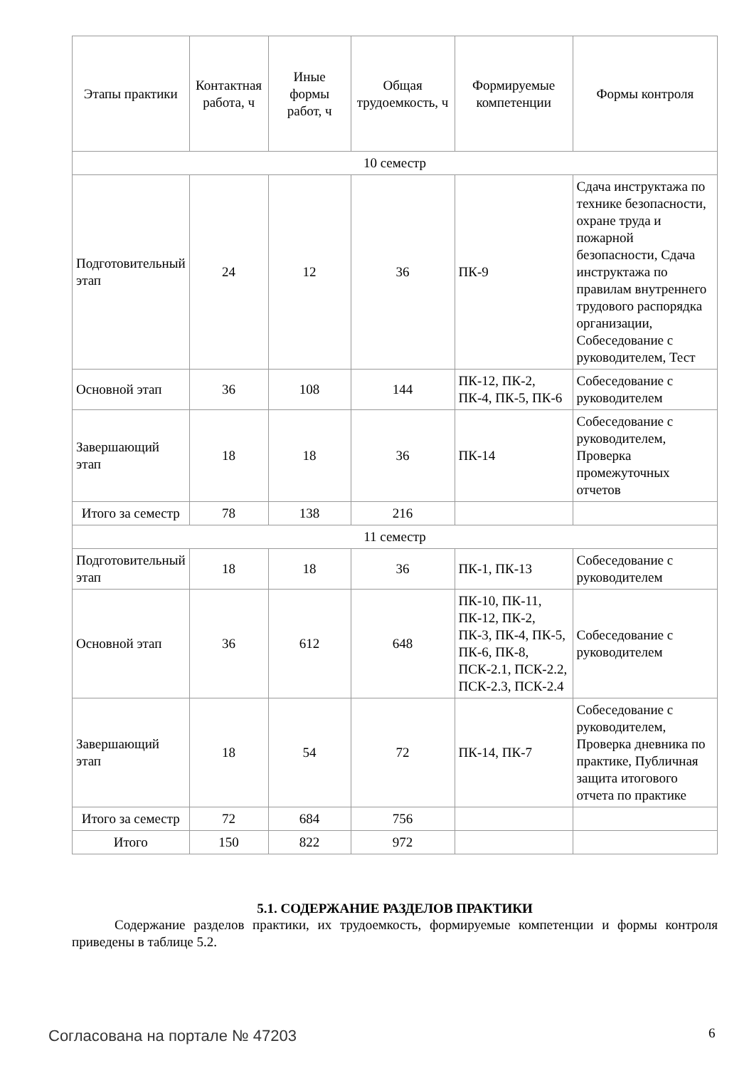| Этапы практики | Контактная работа, ч | Иные формы работ, ч | Общая трудоемкость, ч | Формируемые компетенции | Формы контроля |
| --- | --- | --- | --- | --- | --- |
| 10 семестр | | | | | |
| Подготовительный этап | 24 | 12 | 36 | ПК-9 | Сдача инструктажа по технике безопасности, охране труда и пожарной безопасности, Сдача инструктажа по правилам внутреннего трудового распорядка организации, Собеседование с руководителем, Тест |
| Основной этап | 36 | 108 | 144 | ПК-12, ПК-2, ПК-4, ПК-5, ПК-6 | Собеседование с руководителем |
| Завершающий этап | 18 | 18 | 36 | ПК-14 | Собеседование с руководителем, Проверка промежуточных отчетов |
| Итого за семестр | 78 | 138 | 216 | | |
| 11 семестр | | | | | |
| Подготовительный этап | 18 | 18 | 36 | ПК-1, ПК-13 | Собеседование с руководителем |
| Основной этап | 36 | 612 | 648 | ПК-10, ПК-11, ПК-12, ПК-2, ПК-3, ПК-4, ПК-5, ПК-6, ПК-8, ПСК-2.1, ПСК-2.2, ПСК-2.3, ПСК-2.4 | Собеседование с руководителем |
| Завершающий этап | 18 | 54 | 72 | ПК-14, ПК-7 | Собеседование с руководителем, Проверка дневника по практике, Публичная защита итогового отчета по практике |
| Итого за семестр | 72 | 684 | 756 | | |
| Итого | 150 | 822 | 972 | | |
5.1. СОДЕРЖАНИЕ РАЗДЕЛОВ ПРАКТИКИ
Содержание разделов практики, их трудоемкость, формируемые компетенции и формы контроля приведены в таблице 5.2.
Согласована на портале № 47203 6